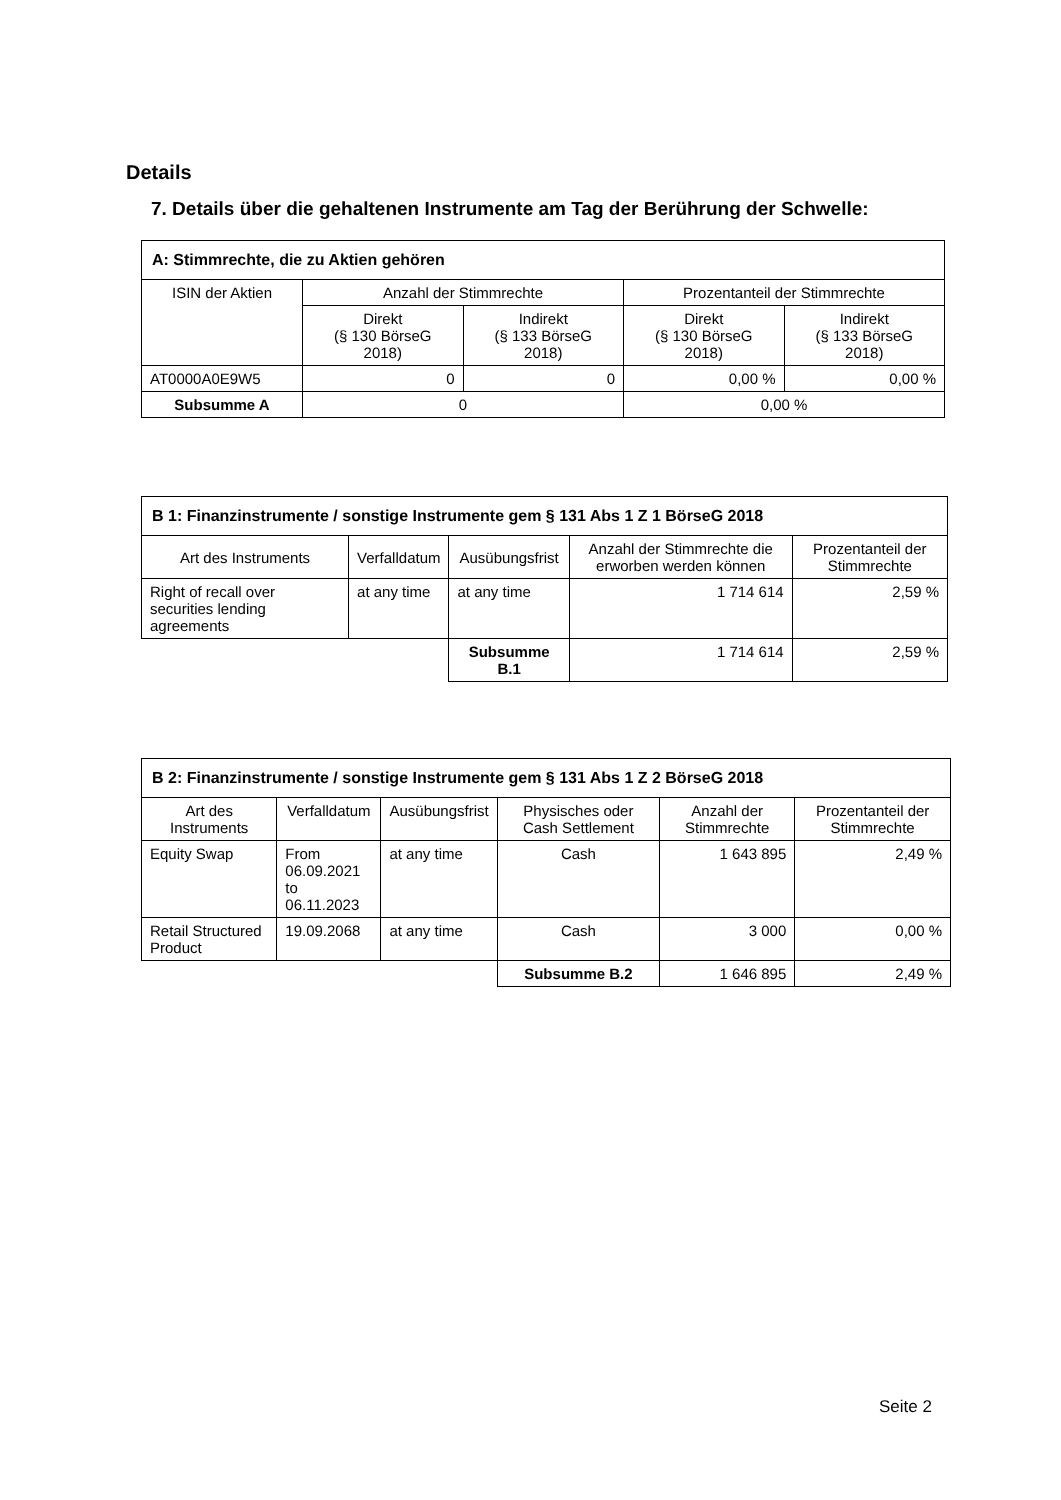Details
7. Details über die gehaltenen Instrumente am Tag der Berührung der Schwelle:
| A: Stimmrechte, die zu Aktien gehören | | | | |
| --- | --- | --- | --- | --- |
| ISIN der Aktien | Anzahl der Stimmrechte | | Prozentanteil der Stimmrechte | |
| | Direkt (§ 130 BörseG 2018) | Indirekt (§ 133 BörseG 2018) | Direkt (§ 130 BörseG 2018) | Indirekt (§ 133 BörseG 2018) |
| AT0000A0E9W5 | 0 | 0 | 0,00 % | 0,00 % |
| Subsumme A | 0 | | 0,00 % | |
| B 1: Finanzinstrumente / sonstige Instrumente gem § 131 Abs 1 Z 1 BörseG 2018 | | | | |
| --- | --- | --- | --- | --- |
| Art des Instruments | Verfalldatum | Ausübungsfrist | Anzahl der Stimmrechte die erworben werden können | Prozentanteil der Stimmrechte |
| Right of recall over securities lending agreements | at any time | at any time | 1 714 614 | 2,59 % |
| | | Subsumme B.1 | 1 714 614 | 2,59 % |
| B 2: Finanzinstrumente / sonstige Instrumente gem § 131 Abs 1 Z 2 BörseG 2018 | | | | | |
| --- | --- | --- | --- | --- | --- |
| Art des Instruments | Verfalldatum | Ausübungsfrist | Physisches oder Cash Settlement | Anzahl der Stimmrechte | Prozentanteil der Stimmrechte |
| Equity Swap | From 06.09.2021 to 06.11.2023 | at any time | Cash | 1 643 895 | 2,49 % |
| Retail Structured Product | 19.09.2068 | at any time | Cash | 3 000 | 0,00 % |
| | | | Subsumme B.2 | 1 646 895 | 2,49 % |
Seite 2